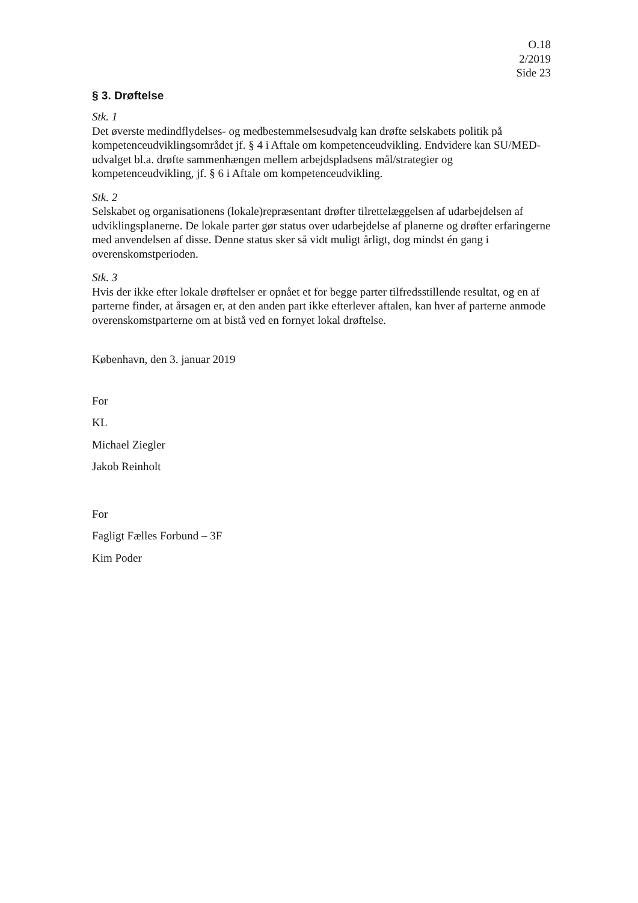O.18
2/2019
Side 23
§ 3. Drøftelse
Stk. 1
Det øverste medindflydelses- og medbestemmelsesudvalg kan drøfte selskabets politik på kompetenceudviklingsområdet jf. § 4 i Aftale om kompetenceudvikling. Endvidere kan SU/MED-udvalget bl.a. drøfte sammenhængen mellem arbejdspladsens mål/strategier og kompetenceudvikling, jf. § 6 i Aftale om kompetenceudvikling.
Stk. 2
Selskabet og organisationens (lokale)repræsentant drøfter tilrettelæggelsen af udarbejdelsen af udviklingsplanerne. De lokale parter gør status over udarbejdelse af planerne og drøfter erfaringerne med anvendelsen af disse. Denne status sker så vidt muligt årligt, dog mindst én gang i overenskomstperioden.
Stk. 3
Hvis der ikke efter lokale drøftelser er opnået et for begge parter tilfredsstillende resultat, og en af parterne finder, at årsagen er, at den anden part ikke efterlever aftalen, kan hver af parterne anmode overenskomstparterne om at bistå ved en fornyet lokal drøftelse.
København, den 3. januar 2019
For
KL
Michael Ziegler
Jakob Reinholt
For
Fagligt Fælles Forbund – 3F
Kim Poder